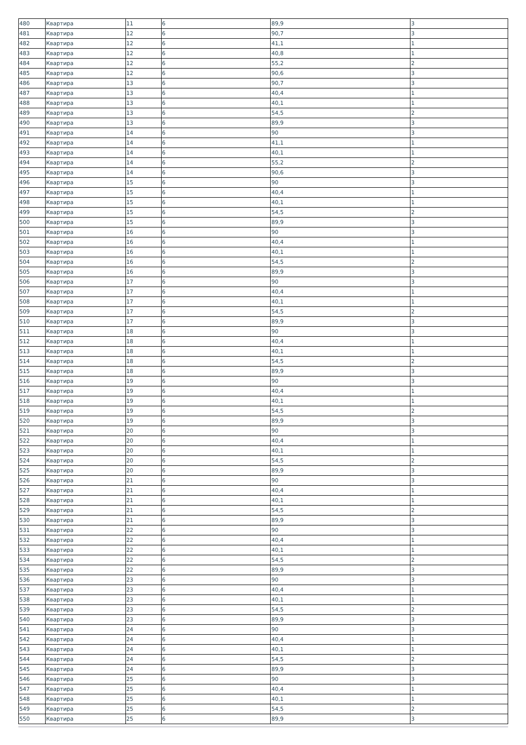| 480 | Квартира | 11 | 6 | 89,9 | 3 |
| 481 | Квартира | 12 | 6 | 90,7 | 3 |
| 482 | Квартира | 12 | 6 | 41,1 | 1 |
| 483 | Квартира | 12 | 6 | 40,8 | 1 |
| 484 | Квартира | 12 | 6 | 55,2 | 2 |
| 485 | Квартира | 12 | 6 | 90,6 | 3 |
| 486 | Квартира | 13 | 6 | 90,7 | 3 |
| 487 | Квартира | 13 | 6 | 40,4 | 1 |
| 488 | Квартира | 13 | 6 | 40,1 | 1 |
| 489 | Квартира | 13 | 6 | 54,5 | 2 |
| 490 | Квартира | 13 | 6 | 89,9 | 3 |
| 491 | Квартира | 14 | 6 | 90 | 3 |
| 492 | Квартира | 14 | 6 | 41,1 | 1 |
| 493 | Квартира | 14 | 6 | 40,1 | 1 |
| 494 | Квартира | 14 | 6 | 55,2 | 2 |
| 495 | Квартира | 14 | 6 | 90,6 | 3 |
| 496 | Квартира | 15 | 6 | 90 | 3 |
| 497 | Квартира | 15 | 6 | 40,4 | 1 |
| 498 | Квартира | 15 | 6 | 40,1 | 1 |
| 499 | Квартира | 15 | 6 | 54,5 | 2 |
| 500 | Квартира | 15 | 6 | 89,9 | 3 |
| 501 | Квартира | 16 | 6 | 90 | 3 |
| 502 | Квартира | 16 | 6 | 40,4 | 1 |
| 503 | Квартира | 16 | 6 | 40,1 | 1 |
| 504 | Квартира | 16 | 6 | 54,5 | 2 |
| 505 | Квартира | 16 | 6 | 89,9 | 3 |
| 506 | Квартира | 17 | 6 | 90 | 3 |
| 507 | Квартира | 17 | 6 | 40,4 | 1 |
| 508 | Квартира | 17 | 6 | 40,1 | 1 |
| 509 | Квартира | 17 | 6 | 54,5 | 2 |
| 510 | Квартира | 17 | 6 | 89,9 | 3 |
| 511 | Квартира | 18 | 6 | 90 | 3 |
| 512 | Квартира | 18 | 6 | 40,4 | 1 |
| 513 | Квартира | 18 | 6 | 40,1 | 1 |
| 514 | Квартира | 18 | 6 | 54,5 | 2 |
| 515 | Квартира | 18 | 6 | 89,9 | 3 |
| 516 | Квартира | 19 | 6 | 90 | 3 |
| 517 | Квартира | 19 | 6 | 40,4 | 1 |
| 518 | Квартира | 19 | 6 | 40,1 | 1 |
| 519 | Квартира | 19 | 6 | 54,5 | 2 |
| 520 | Квартира | 19 | 6 | 89,9 | 3 |
| 521 | Квартира | 20 | 6 | 90 | 3 |
| 522 | Квартира | 20 | 6 | 40,4 | 1 |
| 523 | Квартира | 20 | 6 | 40,1 | 1 |
| 524 | Квартира | 20 | 6 | 54,5 | 2 |
| 525 | Квартира | 20 | 6 | 89,9 | 3 |
| 526 | Квартира | 21 | 6 | 90 | 3 |
| 527 | Квартира | 21 | 6 | 40,4 | 1 |
| 528 | Квартира | 21 | 6 | 40,1 | 1 |
| 529 | Квартира | 21 | 6 | 54,5 | 2 |
| 530 | Квартира | 21 | 6 | 89,9 | 3 |
| 531 | Квартира | 22 | 6 | 90 | 3 |
| 532 | Квартира | 22 | 6 | 40,4 | 1 |
| 533 | Квартира | 22 | 6 | 40,1 | 1 |
| 534 | Квартира | 22 | 6 | 54,5 | 2 |
| 535 | Квартира | 22 | 6 | 89,9 | 3 |
| 536 | Квартира | 23 | 6 | 90 | 3 |
| 537 | Квартира | 23 | 6 | 40,4 | 1 |
| 538 | Квартира | 23 | 6 | 40,1 | 1 |
| 539 | Квартира | 23 | 6 | 54,5 | 2 |
| 540 | Квартира | 23 | 6 | 89,9 | 3 |
| 541 | Квартира | 24 | 6 | 90 | 3 |
| 542 | Квартира | 24 | 6 | 40,4 | 1 |
| 543 | Квартира | 24 | 6 | 40,1 | 1 |
| 544 | Квартира | 24 | 6 | 54,5 | 2 |
| 545 | Квартира | 24 | 6 | 89,9 | 3 |
| 546 | Квартира | 25 | 6 | 90 | 3 |
| 547 | Квартира | 25 | 6 | 40,4 | 1 |
| 548 | Квартира | 25 | 6 | 40,1 | 1 |
| 549 | Квартира | 25 | 6 | 54,5 | 2 |
| 550 | Квартира | 25 | 6 | 89,9 | 3 |